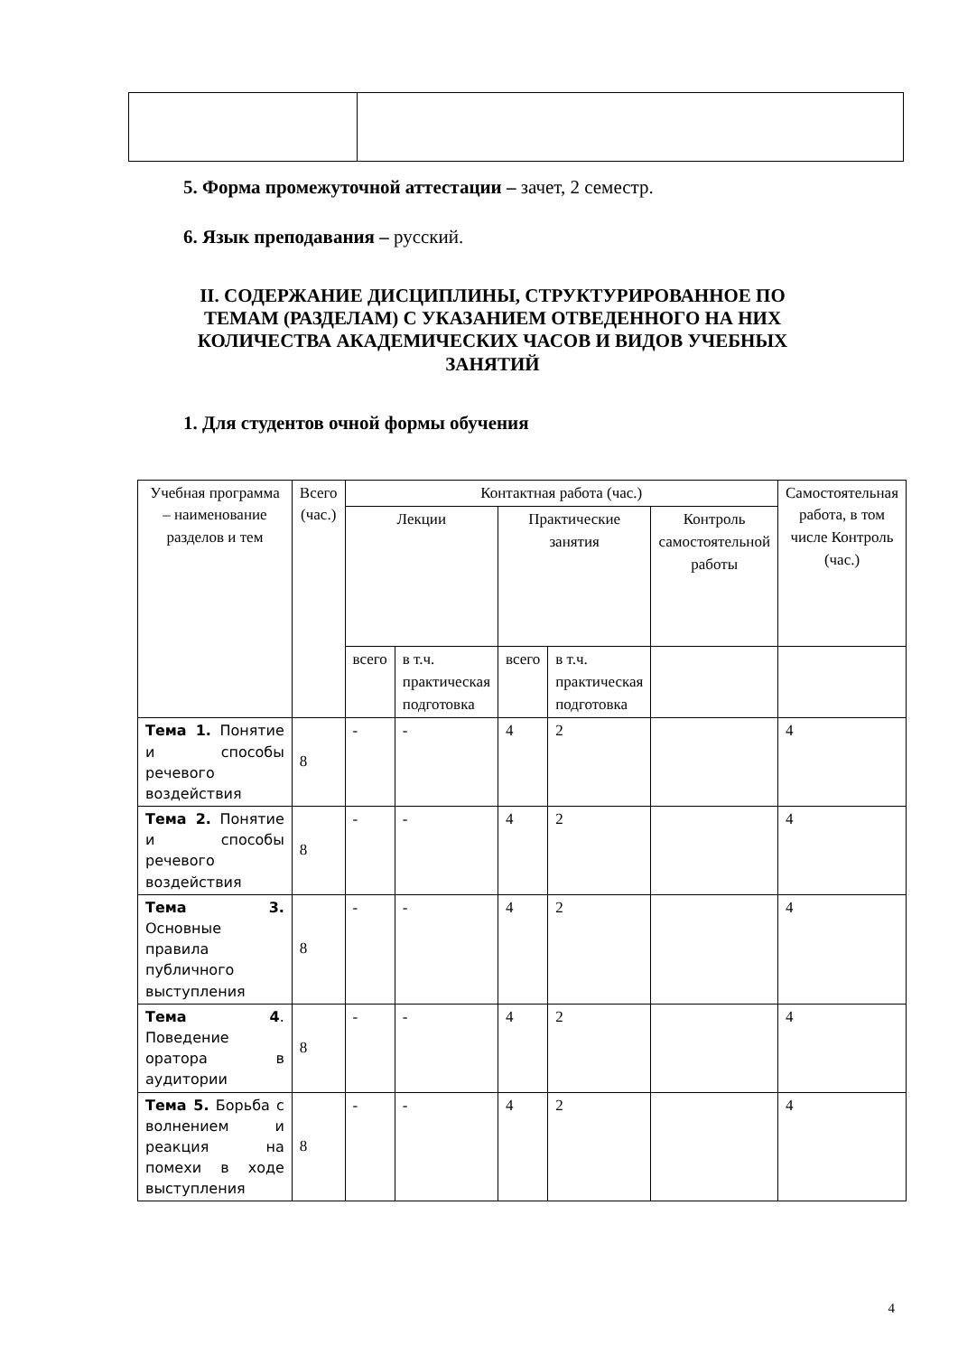5. Форма промежуточной аттестации – зачет, 2 семестр.
6. Язык преподавания – русский.
II. СОДЕРЖАНИЕ ДИСЦИПЛИНЫ, СТРУКТУРИРОВАННОЕ ПО ТЕМАМ (РАЗДЕЛАМ) С УКАЗАНИЕМ ОТВЕДЕННОГО НА НИХ КОЛИЧЕСТВА АКАДЕМИЧЕСКИХ ЧАСОВ И ВИДОВ УЧЕБНЫХ ЗАНЯТИЙ
1. Для студентов очной формы обучения
| Учебная программа – наименование разделов и тем | Всего (час.) | Контактная работа (час.) | | | | | Самостоятельная работа, в том числе Контроль (час.) |
| --- | --- | --- | --- | --- | --- | --- | --- |
| | | Лекции | | Практические занятия | | Контроль самостоятельной работы | |
| | | всего | в т.ч. практическая подготовка | всего | в т.ч. практическая подготовка | | |
| Тема 1. Понятие и способы речевого воздействия | 8 | - | - | 4 | 2 | | 4 |
| Тема 2. Понятие и способы речевого воздействия | 8 | - | - | 4 | 2 | | 4 |
| Тема 3. Основные правила публичного выступления | 8 | - | - | 4 | 2 | | 4 |
| Тема 4 . Поведение оратора в аудитории | 8 | - | - | 4 | 2 | | 4 |
| Тема 5. Борьба с волнением и реакция на помехи в ходе выступления | 8 | - | - | 4 | 2 | | 4 |
4